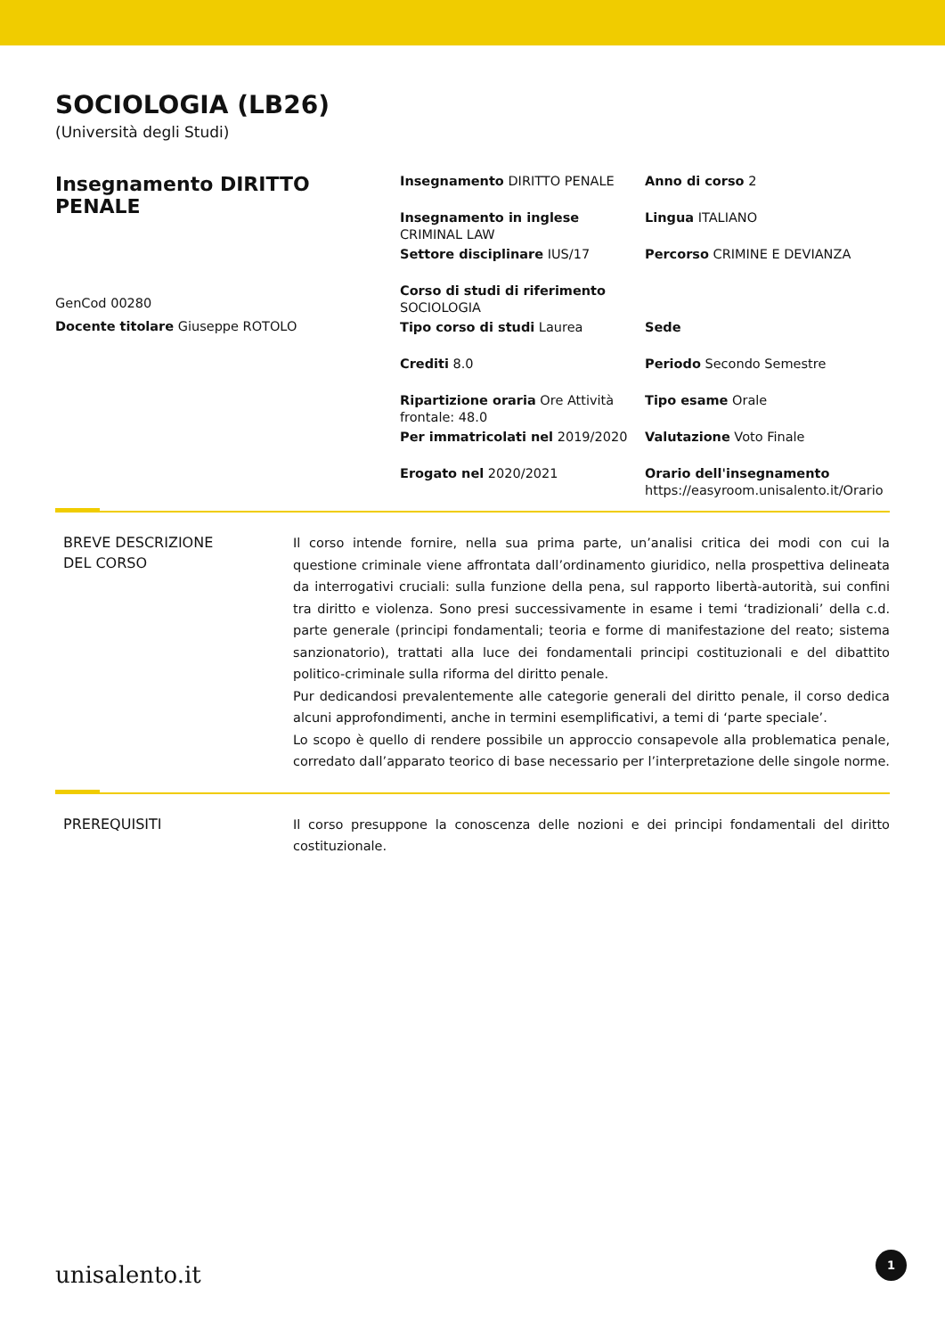SOCIOLOGIA (LB26)
(Università degli Studi)
Insegnamento DIRITTO PENALE
GenCod 00280
Docente titolare Giuseppe ROTOLO
Insegnamento DIRITTO PENALE
Anno di corso 2
Insegnamento in inglese CRIMINAL LAW
Lingua ITALIANO
Settore disciplinare IUS/17
Percorso CRIMINE E DEVIANZA
Corso di studi di riferimento SOCIOLOGIA
Tipo corso di studi Laurea
Sede
Crediti 8.0
Periodo Secondo Semestre
Ripartizione oraria Ore Attività frontale: 48.0
Tipo esame Orale
Per immatricolati nel 2019/2020
Valutazione Voto Finale
Erogato nel 2020/2021
Orario dell'insegnamento
https://easyroom.unisalento.it/Orario
BREVE DESCRIZIONE
DEL CORSO
Il corso intende fornire, nella sua prima parte, un’analisi critica dei modi con cui la questione criminale viene affrontata dall’ordinamento giuridico, nella prospettiva delineata da interrogativi cruciali: sulla funzione della pena, sul rapporto libertà-autorità, sui confini tra diritto e violenza. Sono presi successivamente in esame i temi ‘tradizionali’ della c.d. parte generale (principi fondamentali; teoria e forme di manifestazione del reato; sistema sanzionatorio), trattati alla luce dei fondamentali principi costituzionali e del dibattito politico-criminale sulla riforma del diritto penale.
Pur dedicandosi prevalentemente alle categorie generali del diritto penale, il corso dedica alcuni approfondimenti, anche in termini esemplificativi, a temi di ‘parte speciale’.
Lo scopo è quello di rendere possibile un approccio consapevole alla problematica penale, corredato dall’apparato teorico di base necessario per l’interpretazione delle singole norme.
PREREQUISITI
Il corso presuppone la conoscenza delle nozioni e dei principi fondamentali del diritto costituzionale.
unisalento.it 1